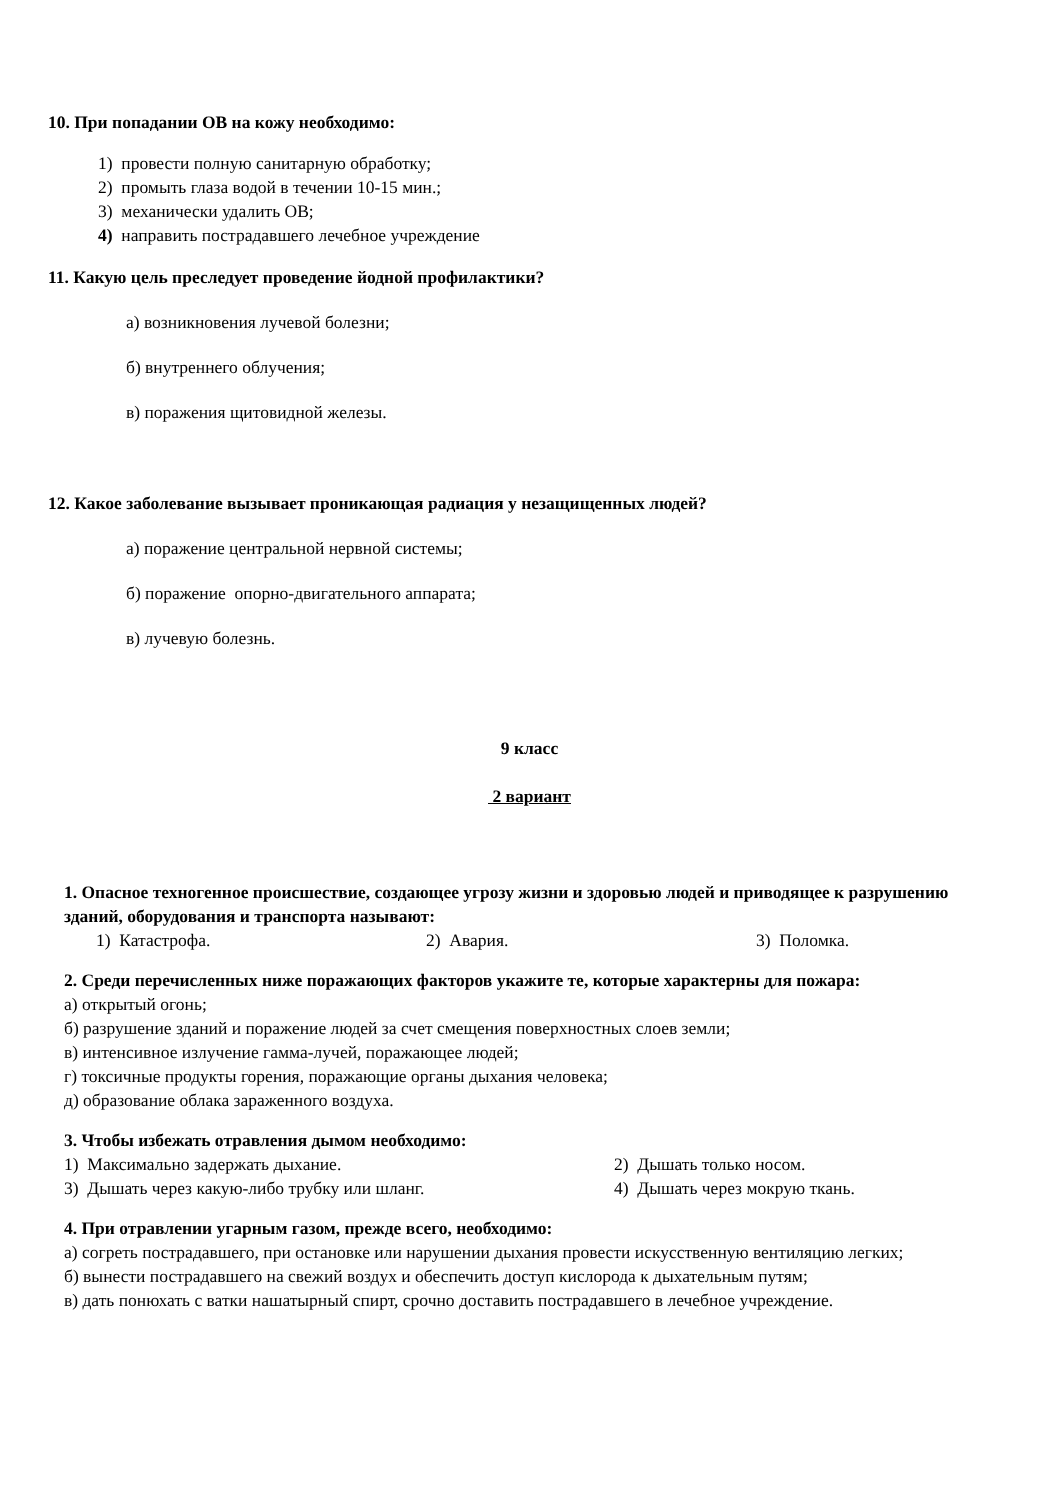10. При попадании ОВ на кожу необходимо:
1) провести полную санитарную обработку;
2) промыть глаза водой в течении 10-15 мин.;
3) механически удалить ОВ;
4) направить пострадавшего лечебное учреждение
11. Какую цель преследует проведение йодной профилактики?
а) возникновения лучевой болезни;
б) внутреннего облучения;
в) поражения щитовидной железы.
12. Какое заболевание вызывает проникающая радиация у незащищенных людей?
а) поражение центральной нервной системы;
б) поражение опорно-двигательного аппарата;
в) лучевую болезнь.
9 класс
2 вариант
1. Опасное техногенное происшествие, создающее угрозу жизни и здоровью людей и приводящее к разрушению зданий, оборудования и транспорта называют:
1) Катастрофа. 2) Авария. 3) Поломка.
2. Среди перечисленных ниже поражающих факторов укажите те, которые характерны для пожара:
а) открытый огонь;
б) разрушение зданий и поражение людей за счет смещения поверхностных слоев земли;
в) интенсивное излучение гамма-лучей, поражающее людей;
г) токсичные продукты горения, поражающие органы дыхания человека;
д) образование облака зараженного воздуха.
3. Чтобы избежать отравления дымом необходимо:
1) Максимально задержать дыхание. 2) Дышать только носом.
3) Дышать через какую-либо трубку или шланг. 4) Дышать через мокрую ткань.
4. При отравлении угарным газом, прежде всего, необходимо:
а) согреть пострадавшего, при остановке или нарушении дыхания провести искусственную вентиляцию легких;
б) вынести пострадавшего на свежий воздух и обеспечить доступ кислорода к дыхательным путям;
в) дать понюхать с ватки нашатырный спирт, срочно доставить пострадавшего в лечебное учреждение.